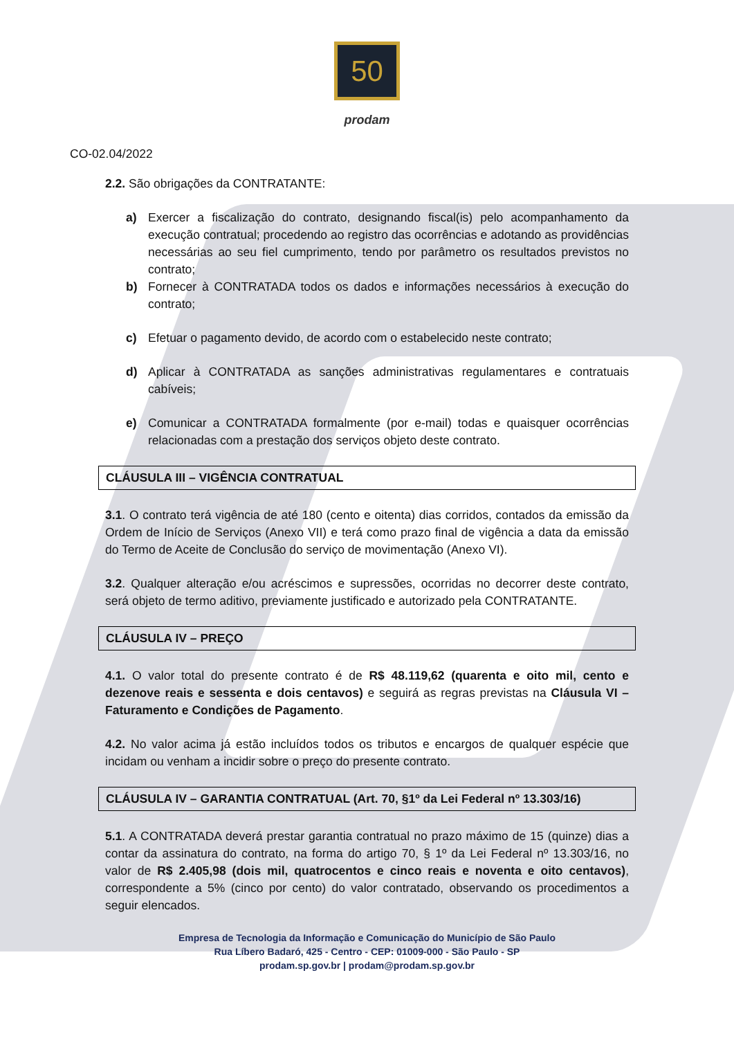50
prodam
CO-02.04/2022
2.2. São obrigações da CONTRATANTE:
a) Exercer a fiscalização do contrato, designando fiscal(is) pelo acompanhamento da execução contratual; procedendo ao registro das ocorrências e adotando as providências necessárias ao seu fiel cumprimento, tendo por parâmetro os resultados previstos no contrato;
b) Fornecer à CONTRATADA todos os dados e informações necessários à execução do contrato;
c) Efetuar o pagamento devido, de acordo com o estabelecido neste contrato;
d) Aplicar à CONTRATADA as sanções administrativas regulamentares e contratuais cabíveis;
e) Comunicar a CONTRATADA formalmente (por e-mail) todas e quaisquer ocorrências relacionadas com a prestação dos serviços objeto deste contrato.
CLÁUSULA III – VIGÊNCIA CONTRATUAL
3.1. O contrato terá vigência de até 180 (cento e oitenta) dias corridos, contados da emissão da Ordem de Início de Serviços (Anexo VII) e terá como prazo final de vigência a data da emissão do Termo de Aceite de Conclusão do serviço de movimentação (Anexo VI).
3.2. Qualquer alteração e/ou acréscimos e supressões, ocorridas no decorrer deste contrato, será objeto de termo aditivo, previamente justificado e autorizado pela CONTRATANTE.
CLÁUSULA IV – PREÇO
4.1. O valor total do presente contrato é de R$ 48.119,62 (quarenta e oito mil, cento e dezenove reais e sessenta e dois centavos) e seguirá as regras previstas na Cláusula VI – Faturamento e Condições de Pagamento.
4.2. No valor acima já estão incluídos todos os tributos e encargos de qualquer espécie que incidam ou venham a incidir sobre o preço do presente contrato.
CLÁUSULA IV – GARANTIA CONTRATUAL (Art. 70, §1º da Lei Federal nº 13.303/16)
5.1. A CONTRATADA deverá prestar garantia contratual no prazo máximo de 15 (quinze) dias a contar da assinatura do contrato, na forma do artigo 70, § 1º da Lei Federal nº 13.303/16, no valor de R$ 2.405,98 (dois mil, quatrocentos e cinco reais e noventa e oito centavos), correspondente a 5% (cinco por cento) do valor contratado, observando os procedimentos a seguir elencados.
Empresa de Tecnologia da Informação e Comunicação do Município de São Paulo
Rua Líbero Badaró, 425 - Centro - CEP: 01009-000 - São Paulo - SP
prodam.sp.gov.br | prodam@prodam.sp.gov.br